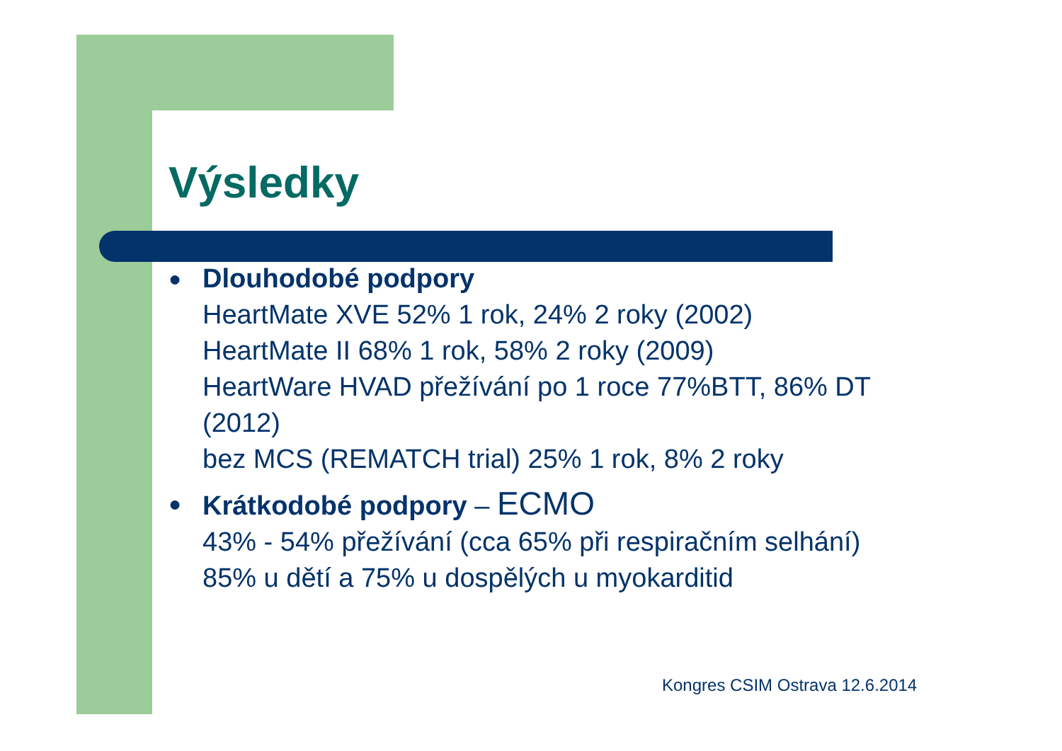Výsledky
●
Dlouhodobé podpory
HeartMate XVE 52% 1 rok, 24% 2 roky (2002)
HeartMate II 68% 1 rok, 58% 2 roky (2009)
HeartWare HVAD přežívání po 1 roce 77%BTT, 86% DT (2012)
bez MCS (REMATCH trial) 25% 1 rok, 8% 2 roky
●
Krátkodobé podpory – ECMO
43% - 54% přežívání (cca 65% při respiračním selhání)
85% u dětí a 75% u dospělých u myokarditid
Kongres CSIM Ostrava 12.6.2014